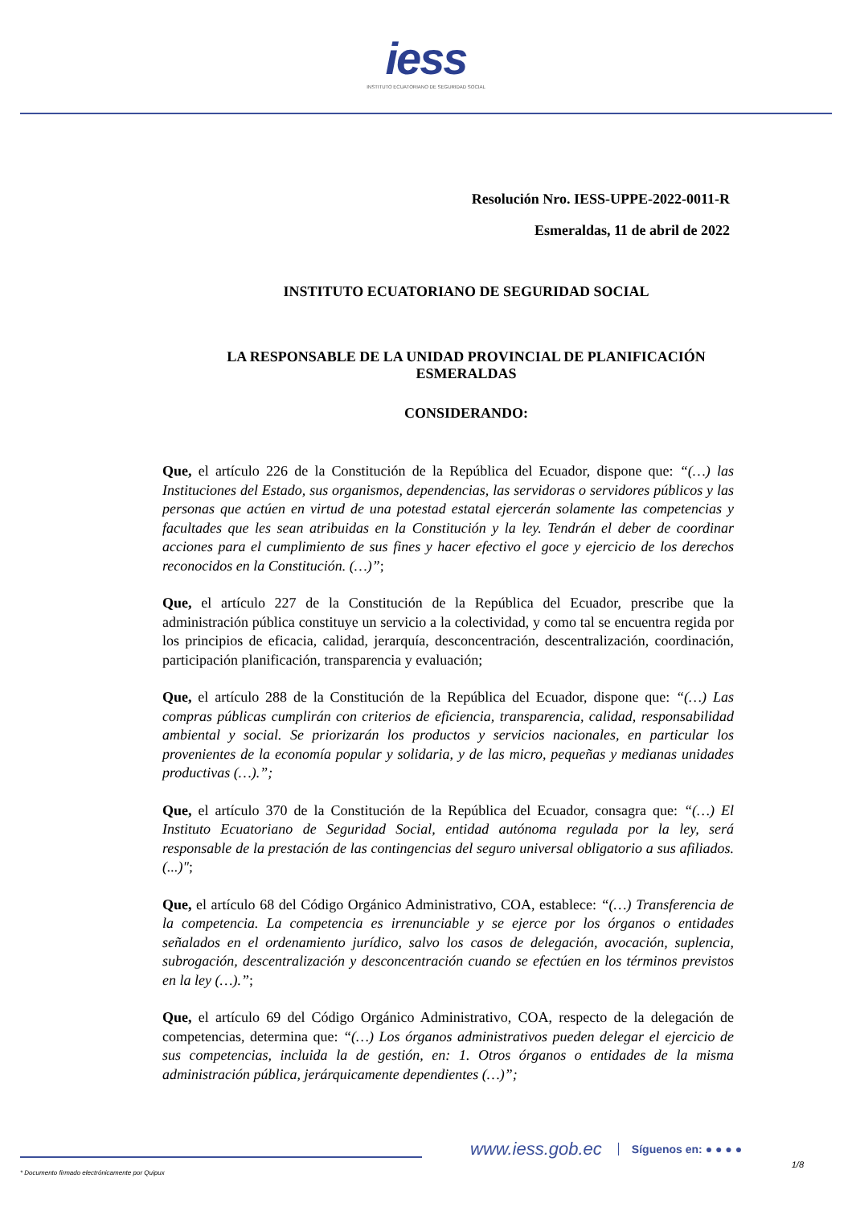iess
INSTITUTO ECUATORIANO DE SEGURIDAD SOCIAL
Resolución Nro. IESS-UPPE-2022-0011-R
Esmeraldas, 11 de abril de 2022
INSTITUTO ECUATORIANO DE SEGURIDAD SOCIAL
LA RESPONSABLE DE LA UNIDAD PROVINCIAL DE PLANIFICACIÓN
ESMERALDAS
CONSIDERANDO:
Que, el artículo 226 de la Constitución de la República del Ecuador, dispone que: “(…) las Instituciones del Estado, sus organismos, dependencias, las servidoras o servidores públicos y las personas que actúen en virtud de una potestad estatal ejercerán solamente las competencias y facultades que les sean atribuidas en la Constitución y la ley. Tendrán el deber de coordinar acciones para el cumplimiento de sus fines y hacer efectivo el goce y ejercicio de los derechos reconocidos en la Constitución. (…)”;
Que, el artículo 227 de la Constitución de la República del Ecuador, prescribe que la administración pública constituye un servicio a la colectividad, y como tal se encuentra regida por los principios de eficacia, calidad, jerarquía, desconcentración, descentralización, coordinación, participación planificación, transparencia y evaluación;
Que, el artículo 288 de la Constitución de la República del Ecuador, dispone que: “(…) Las compras públicas cumplirán con criterios de eficiencia, transparencia, calidad, responsabilidad ambiental y social. Se priorizarán los productos y servicios nacionales, en particular los provenientes de la economía popular y solidaria, y de las micro, pequeñas y medianas unidades productivas (…).”;
Que, el artículo 370 de la Constitución de la República del Ecuador, consagra que: “(…) El Instituto Ecuatoriano de Seguridad Social, entidad autónoma regulada por la ley, será responsable de la prestación de las contingencias del seguro universal obligatorio a sus afiliados. (...)";
Que, el artículo 68 del Código Orgánico Administrativo, COA, establece: “(…) Transferencia de la competencia. La competencia es irrenunciable y se ejerce por los órganos o entidades señalados en el ordenamiento jurídico, salvo los casos de delegación, avocación, suplencia, subrogación, descentralización y desconcentración cuando se efectúen en los términos previstos en la ley (…).”;
Que, el artículo 69 del Código Orgánico Administrativo, COA, respecto de la delegación de competencias, determina que: “(…) Los órganos administrativos pueden delegar el ejercicio de sus competencias, incluida la de gestión, en: 1. Otros órganos o entidades de la misma administración pública, jerárquicamente dependientes (…)”;
www.iess.gob.ec
Síguenos en: ● ● ● ●
1/8
* Documento firmado electrónicamente por Quipux